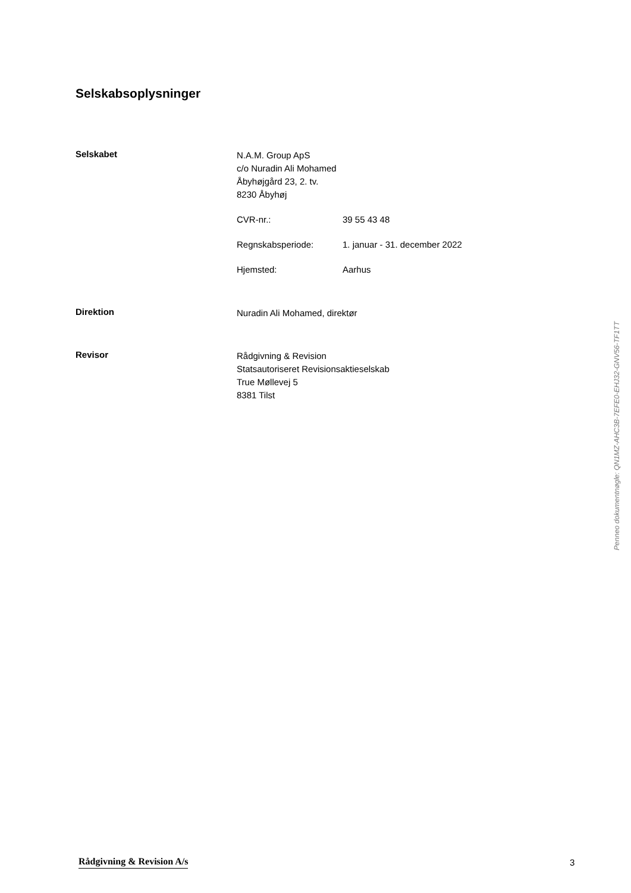Selskabsoplysninger
Selskabet
N.A.M. Group ApS
c/o Nuradin Ali Mohamed
Åbyhøjgård 23, 2. tv.
8230 Åbyhøj
CVR-nr.: 39 55 43 48
Regnskabsperiode: 1. januar - 31. december 2022
Hjemsted: Aarhus
Direktion
Nuradin Ali Mohamed, direktør
Revisor
Rådgivning & Revision
Statsautoriseret Revisionsaktieselskab
True Møllevej 5
8381 Tilst
Penneo dokumentnøgle: QN1MZ-AHC3B-7EFE0-EHJ32-GNV56-TF1TT
Rådgivning & Revision A/s 3